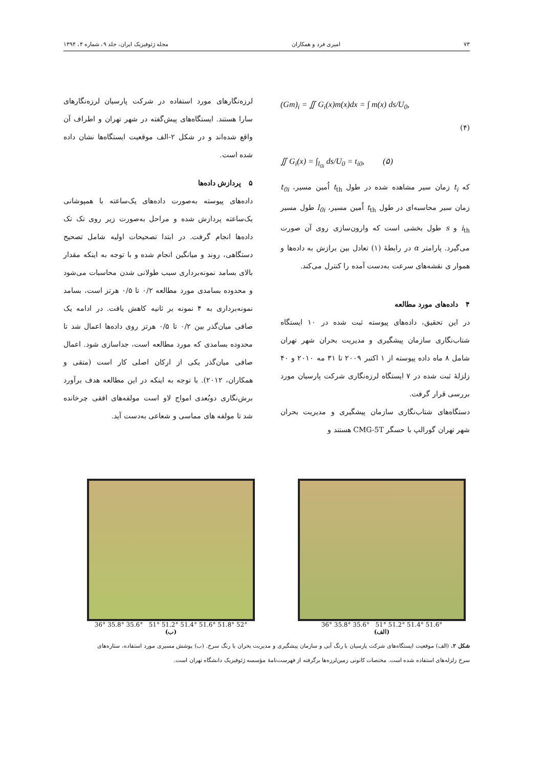۷۳ امیری فرد و همکاران مجله ژئوفیزیک ایران، جلد ۹، شماره ۴، ۱۳۹۴
(Gm)<sub>i</sub> = ∬ G<sub>i</sub>(x)m(x)dx = ∫ m(x) ds/U<sub>0</sub>,
(۴)
∬ G<sub>i</sub>(x) = ∫<sub>l<sub>0i</sub></sub> ds/U<sub>0</sub> = t<sub>i0</sub>, (۵)
که t<sub>i</sub> زمان سیر مشاهده شده در طول t<sub>th</sub> اُمین مسیر، t<sub>0i</sub> زمان سیر محاسبه‌ای در طول t<sub>th</sub> اُمین مسیر، l<sub>0i</sub> طول مسیر i<sub>th</sub> و s طول بخشی است که وارون‌سازی روی آن صورت می‌گیرد. پارامتر α در رابطهٔ (۱) تعادل بین برازش به داده‌ها و هموار ی نقشه‌های سرعت به‌دست آمده را کنترل می‌کند.
۴ داده‌های مورد مطالعه
در این تحقیق، داده‌های پیوسته ثبت شده در ۱۰ ایستگاه شتاب‌نگاری سازمان پیشگیری و مدیریت بحران شهر تهران شامل ۸ ماه داده پیوسته از ۱ اکتبر ۲۰۰۹ تا ۳۱ مه ۲۰۱۰ و ۴۰ زلزلهٔ ثبت شده در ۷ ایستگاه لرزه‌نگاری شرکت پارسیان مورد بررسی قرار گرفت.
دستگاه‌های شتاب‌نگاری سازمان پیشگیری و مدیریت بحران شهر تهران گورالپ با حسگر CMG-5T هستند و
لرزه‌نگارهای مورد استفاده در شرکت پارسیان لرزه‌نگارهای سارا هستند. ایستگاه‌های پیش‌گفته در شهر تهران و اطراف آن واقع شده‌اند و در شکل ۲-الف موقعیت ایستگاه‌ها نشان داده شده است.
۵ پردازش داده‌ها
داده‌های پیوسته به‌صورت داده‌های یک‌ساعته با همپوشانی یک‌ساعته پردازش شده و مراحل به‌صورت زیر روی تک تک داده‌ها انجام گرفت. در ابتدا تصحیحات اولیه شامل تصحیح دستگاهی، روند و میانگین انجام شده و با توجه به اینکه مقدار بالای بسامد نمونه‌برداری سبب طولانی شدن محاسبات می‌شود و محدوده بسامدی مورد مطالعه ۰/۲ تا ۰/۵ هرتز است، بسامد نمونه‌برداری به ۴ نمونه بر ثانیه کاهش یافت. در ادامه یک صافی میان‌گذر بین ۰/۲ تا ۰/۵ هرتز روی داده‌ها اعمال شد تا محدوده بسامدی که مورد مطالعه است، جداسازی شود. اعمال صافی میان‌گذر یکی از ارکان اصلی کار است (متقی و همکاران، ۲۰۱۲). با توجه به اینکه در این مطالعه هدف برآورد برش‌نگاری دوبُعدی امواج لاو است مولفه‌های افقی چرخانده شد تا مولفه های مماسی و شعاعی به‌دست آید.
36° 35.8° 35.6° 51° 51.2° 51.4° 51.6°
(الف)
36° 35.8° 35.6° 51° 51.2° 51.4° 51.6° 51.8° 52°
(ب)
شکل ۲. (الف) موقعیت ایستگاه‌های شرکت پارسیان با رنگ آبی و سازمان پیشگیری و مدیریت بحران با رنگ سرخ. (ب) پوشش مسیری مورد استفاده، ستاره‌های سرخ زلزله‌های استفاده شده است. مختصات کانونی زمین‌لرزه‌ها برگرفته از فهرست‌نامهٔ مؤسسه ژئوفیزیک دانشگاه تهران است.